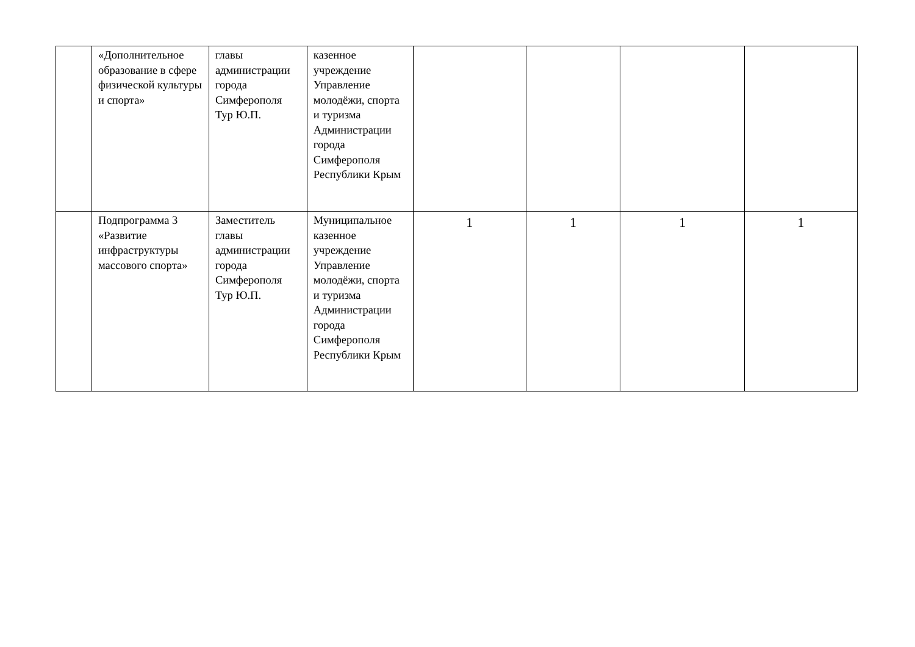| | «Дополнительное образование в сфере физической культуры и спорта» | главы администрации города Симферополя Тур Ю.П. | казенное учреждение Управление молодёжи, спорта и туризма Администрации города Симферополя Республики Крым | | | | |
| | Подпрограмма 3 «Развитие инфраструктуры массового спорта» | Заместитель главы администрации города Симферополя Тур Ю.П. | Муниципальное казенное учреждение Управление молодёжи, спорта и туризма Администрации города Симферополя Республики Крым | 1 | 1 | 1 | 1 |